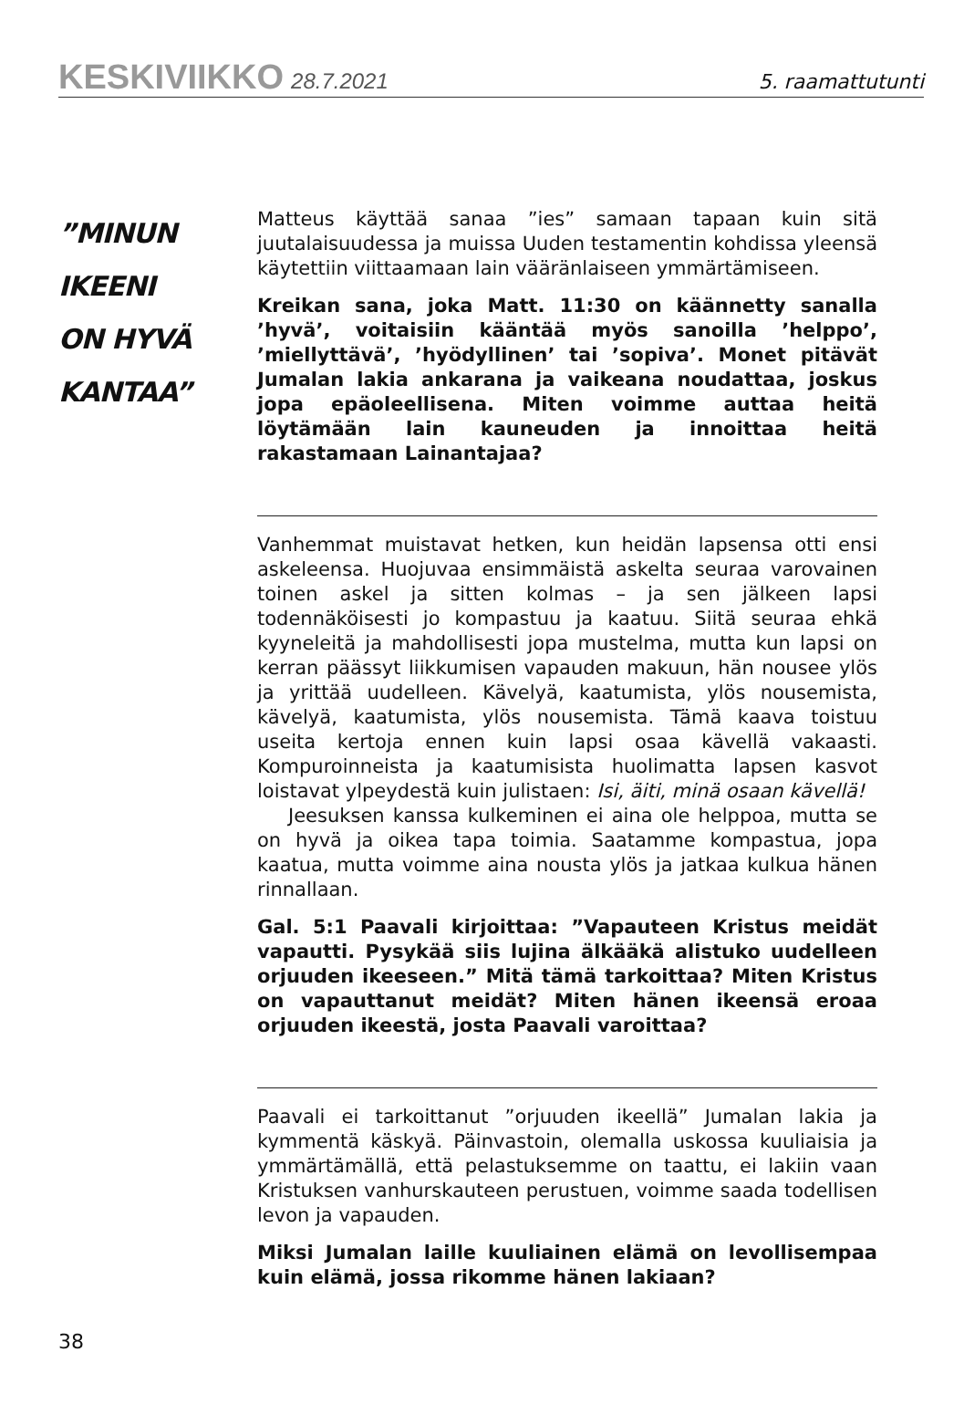KESKIVIIKKO 28.7.2021
5. raamattutunti
”MINUN
IKEENI
ON HYVÄ
KANTAA”
Matteus käyttää sanaa ”ies” samaan tapaan kuin sitä juutalaisuudessa ja muissa Uuden testamentin kohdissa yleensä käytettiin viittaamaan lain vääränlaiseen ymmärtämiseen.
Kreikan sana, joka Matt. 11:30 on käännetty sanalla ’hyvä’, voitaisiin kääntää myös sanoilla ’helppo’, ’miellyttävä’, ’hyödyllinen’ tai ’sopiva’. Monet pitävät Jumalan lakia ankarana ja vaikeana noudattaa, joskus jopa epäoleellisena. Miten voimme auttaa heitä löytämään lain kauneuden ja innoittaa heitä rakastamaan Lainantajaa?
Vanhemmat muistavat hetken, kun heidän lapsensa otti ensi askeleensa. Huojuvaa ensimmäistä askelta seuraa varovainen toinen askel ja sitten kolmas – ja sen jälkeen lapsi todennäköisesti jo kompastuu ja kaatuu. Siitä seuraa ehkä kyyneleitä ja mahdollisesti jopa mustelma, mutta kun lapsi on kerran päässyt liikkumisen vapauden makuun, hän nousee ylös ja yrittää uudelleen. Kävelyä, kaatumista, ylös nousemista, kävelyä, kaatumista, ylös nousemista. Tämä kaava toistuu useita kertoja ennen kuin lapsi osaa kävellä vakaasti. Kompuroinneista ja kaatumisista huolimatta lapsen kasvot loistavat ylpeydestä kuin julistaen: Isi, äiti, minä osaan kävellä!
Jeesuksen kanssa kulkeminen ei aina ole helppoa, mutta se on hyvä ja oikea tapa toimia. Saatamme kompastua, jopa kaatua, mutta voimme aina nousta ylös ja jatkaa kulkua hänen rinnallaan.
Gal. 5:1 Paavali kirjoittaa: ”Vapauteen Kristus meidät vapautti. Pysykää siis lujina älkääkä alistuko uudelleen orjuuden ikeeseen.” Mitä tämä tarkoittaa? Miten Kristus on vapauttanut meidät? Miten hänen ikeensä eroaa orjuuden ikeestä, josta Paavali varoittaa?
Paavali ei tarkoittanut ”orjuuden ikeellä” Jumalan lakia ja kymmentä käskyä. Päinvastoin, olemalla uskossa kuuliaisia ja ymmärtämällä, että pelastuksemme on taattu, ei lakiin vaan Kristuksen vanhurskauteen perustuen, voimme saada todellisen levon ja vapauden.
Miksi Jumalan laille kuuliainen elämä on levollisempaa kuin elämä, jossa rikomme hänen lakiaan?
38